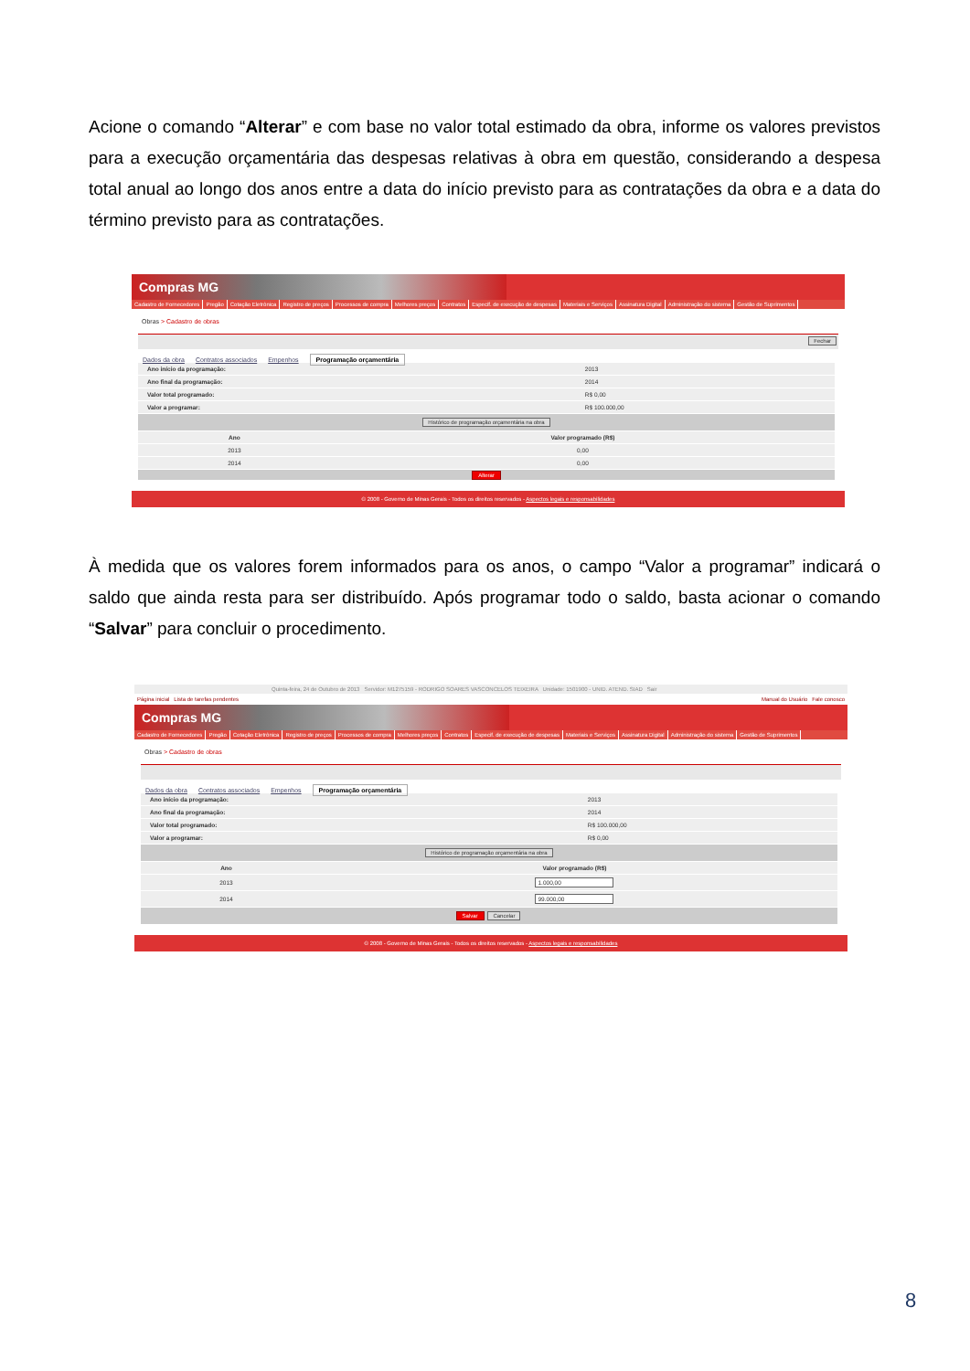Acione o comando “Alterar” e com base no valor total estimado da obra, informe os valores previstos para a execução orçamentária das despesas relativas à obra em questão, considerando a despesa total anual ao longo dos anos entre a data do início previsto para as contratações da obra e a data do término previsto para as contratações.
Compras MG
Cadastro de Fornecedores Pregão Cotação Eletrônica Registro de preços Processos de compra Melhores preços Contratos Especif. de execução de despesas Materiais e Serviços Assinatura Digital Administração do sistema Gestão de Suprimentos
Obras > Cadastro de obras
Fechar
Dados da obra Contratos associados Empenhos Programação orçamentária
| Ano início da programação: | 2013 |
| Ano final da programação: | 2014 |
| Valor total programado: | R$ 0,00 |
| Valor a programar: | R$ 100.000,00 |
| Histórico de programação orçamentária na obra | |
| Ano | Valor programado (R$) |
| --- | --- |
| 2013 | 0,00 |
| 2014 | 0,00 |
| Alterar | |
© 2008 - Governo de Minas Gerais - Todos os direitos reservados - Aspectos legais e responsabilidades
À medida que os valores forem informados para os anos, o campo “Valor a programar” indicará o saldo que ainda resta para ser distribuído. Após programar todo o saldo, basta acionar o comando “Salvar” para concluir o procedimento.
Quinta-feira, 24 de Outubro de 2013 Servidor: M1275159 - RODRIGO SOARES VASCONCELOS TEIXEIRA Unidade: 1501900 - UNID. ATEND. SIAD Sair
Página inicial Lista de tarefas pendentes Manual do Usuário Fale conosco
Compras MG
Cadastro de Fornecedores Pregão Cotação Eletrônica Registro de preços Processos de compra Melhores preços Contratos Especif. de execução de despesas Materiais e Serviços Assinatura Digital Administração do sistema Gestão de Suprimentos
Obras > Cadastro de obras
Dados da obra Contratos associados Empenhos Programação orçamentária
| Ano início da programação: | 2013 |
| Ano final da programação: | 2014 |
| Valor total programado: | R$ 100.000,00 |
| Valor a programar: | R$ 0,00 |
| Histórico de programação orçamentária na obra | |
| Ano | Valor programado (R$) |
| --- | --- |
| 2013 | 1.000,00 |
| 2014 | 99.000,00 |
| Salvar Cancelar | |
© 2008 - Governo de Minas Gerais - Todos os direitos reservados - Aspectos legais e responsabilidades
8